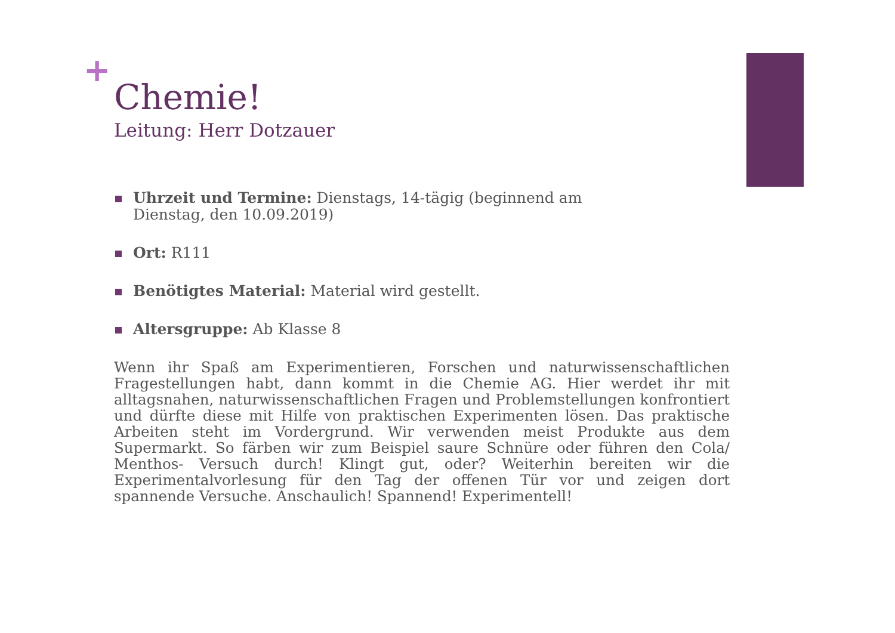+
Chemie!
Leitung: Herr Dotzauer
Uhrzeit und Termine: Dienstags, 14-tägig (beginnend am Dienstag, den 10.09.2019)
Ort: R111
Benötigtes Material: Material wird gestellt.
Altersgruppe: Ab Klasse 8
Wenn ihr Spaß am Experimentieren, Forschen und naturwissenschaftlichen Fragestellungen habt, dann kommt in die Chemie AG. Hier werdet ihr mit alltagsnahen, naturwissenschaftlichen Fragen und Problemstellungen konfrontiert und dürfte diese mit Hilfe von praktischen Experimenten lösen. Das praktische Arbeiten steht im Vordergrund. Wir verwenden meist Produkte aus dem Supermarkt. So färben wir zum Beispiel saure Schnüre oder führen den Cola/ Menthos- Versuch durch! Klingt gut, oder? Weiterhin bereiten wir die Experimentalvorlesung für den Tag der offenen Tür vor und zeigen dort spannende Versuche. Anschaulich! Spannend! Experimentell!